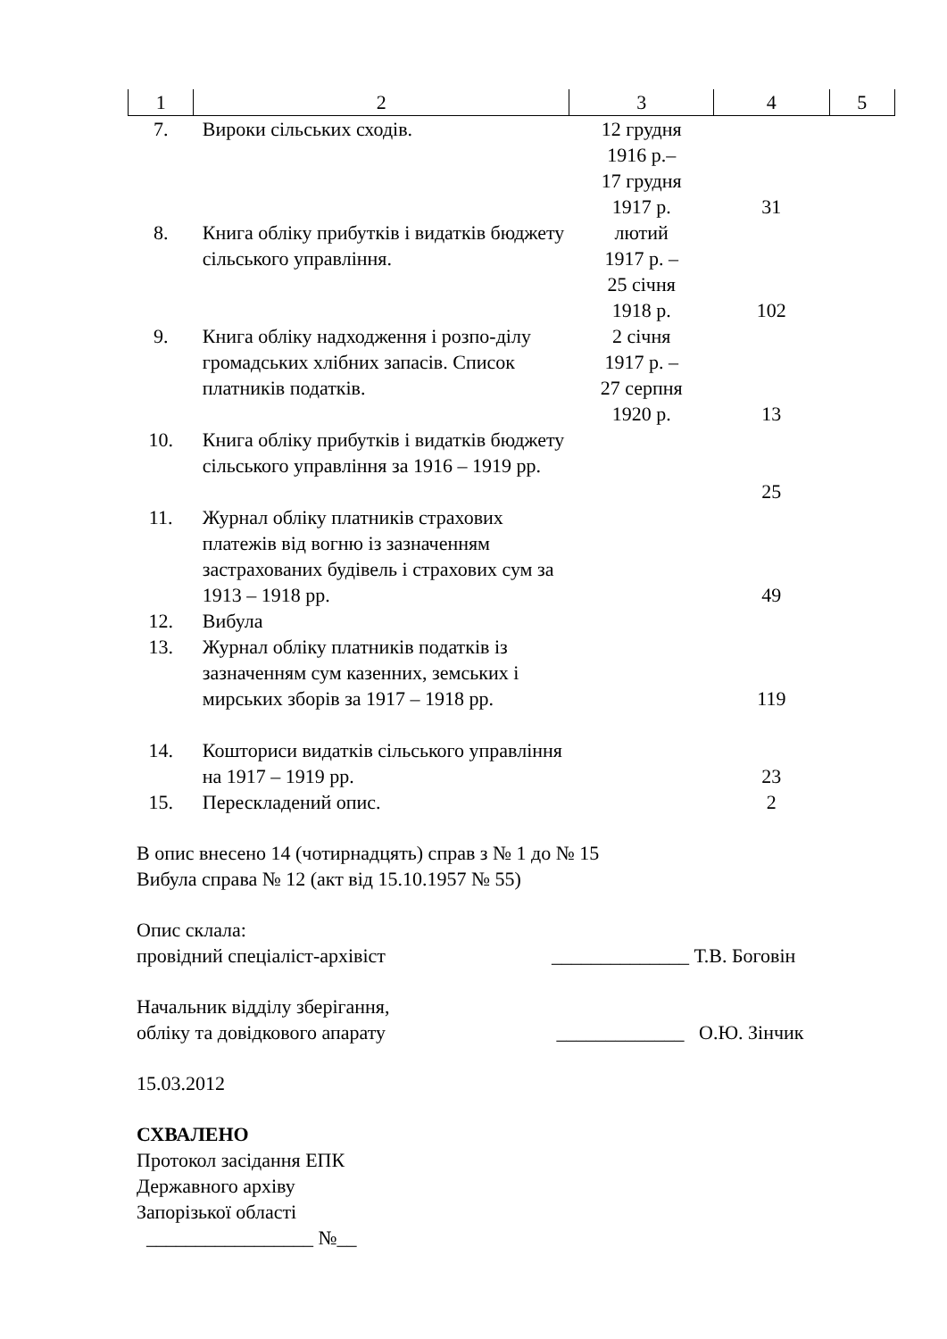| 1 | 2 | 3 | 4 | 5 |
| --- | --- | --- | --- | --- |
| 7. | Вироки сільських сходів. | 12 грудня 1916 р.– 17 грудня 1917 р. | 31 | |
| 8. | Книга обліку прибутків і видатків бюджету сільського управління. | лютий 1917 р. – 25 січня 1918 р. | 102 | |
| 9. | Книга обліку надходження і розпо-ділу громадських хлібних запасів. Список платників податків. | 2 січня 1917 р. – 27 серпня 1920 р. | 13 | |
| 10. | Книга обліку прибутків і видатків бюджету сільського управління за 1916 – 1919 рр. | | 25 | |
| 11. | Журнал обліку платників страхових платежів від вогню із зазначенням застрахованих будівель і страхових сум за 1913 – 1918 рр. | | 49 | |
| 12. | Вибула | | | |
| 13. | Журнал обліку платників податків із зазначенням сум казенних, земських і мирських зборів за 1917 – 1918 рр. | | 119 | |
| 14. | Кошториси видатків сільського управління на 1917 – 1919 рр. | | 23 | |
| 15. | Перескладений опис. | | 2 | |
В опис внесено 14 (чотирнадцять) справ з № 1 до № 15
Вибула справа № 12 (акт від 15.10.1957 № 55)
Опис склала:
провідний спеціаліст-архівіст ______________ Т.В. Боговін
Начальник відділу зберігання,
обліку та довідкового апарату _____________ О.Ю. Зінчик
15.03.2012
СХВАЛЕНО
Протокол засідання ЕПК
Державного архіву
Запорізької області
_________________ №__